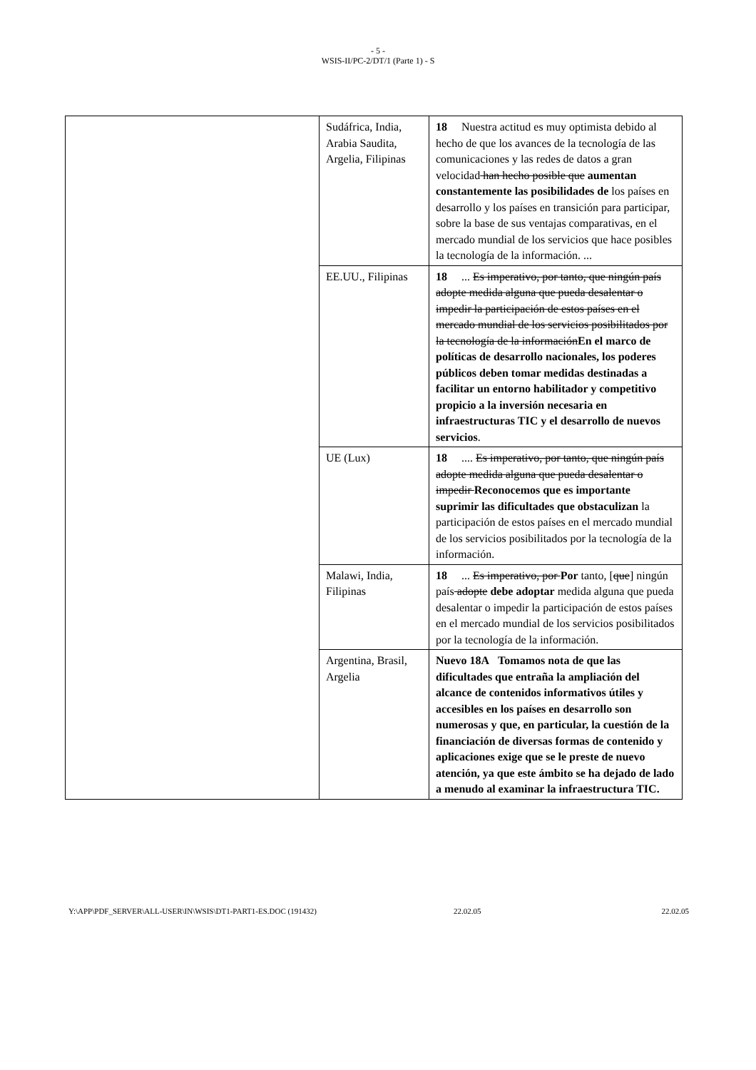- 5 -
WSIS-II/PC-2/DT/1 (Parte 1) - S
| | Sudáfrica, India, Arabia Saudita, Argelia, Filipinas | 18 Nuestra actitud es muy optimista debido al hecho de que los avances de la tecnología de las comunicaciones y las redes de datos a gran velocidad han hecho posible que aumentan constantemente las posibilidades de los países en desarrollo y los países en transición para participar, sobre la base de sus ventajas comparativas, en el mercado mundial de los servicios que hace posibles la tecnología de la información. ... |
| | EE.UU., Filipinas | 18 ... Es imperativo, por tanto, que ningún país adopte medida alguna que pueda desalentar o impedir la participación de estos países en el mercado mundial de los servicios posibilitados por la tecnología de la información En el marco de políticas de desarrollo nacionales, los poderes públicos deben tomar medidas destinadas a facilitar un entorno habilitador y competitivo propicio a la inversión necesaria en infraestructuras TIC y el desarrollo de nuevos servicios . |
| | UE (Lux) | 18 .... Es imperativo, por tanto, que ningún país adopte medida alguna que pueda desalentar o impedir Reconocemos que es importante suprimir las dificultades que obstaculizan la participación de estos países en el mercado mundial de los servicios posibilitados por la tecnología de la información. |
| | Malawi, India, Filipinas | 18 ... Es imperativo, por Por tanto, [ que ] ningún país adopte debe adoptar medida alguna que pueda desalentar o impedir la participación de estos países en el mercado mundial de los servicios posibilitados por la tecnología de la información. |
| | Argentina, Brasil, Argelia | Nuevo 18A Tomamos nota de que las dificultades que entraña la ampliación del alcance de contenidos informativos útiles y accesibles en los países en desarrollo son numerosas y que, en particular, la cuestión de la financiación de diversas formas de contenido y aplicaciones exige que se le preste de nuevo atención, ya que este ámbito se ha dejado de lado a menudo al examinar la infraestructura TIC. |
Y:\APP\PDF_SERVER\ALL-USER\IN\WSIS\DT1-PART1-ES.DOC (191432) 22.02.05 22.02.05